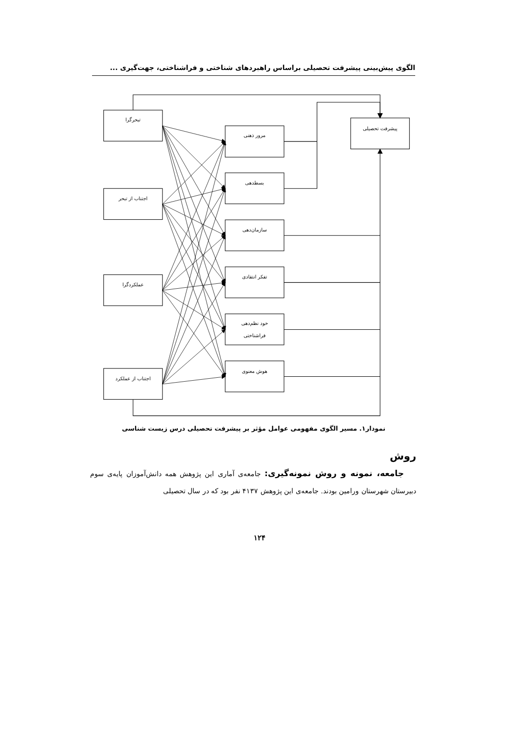الگوی پیش‌بینی پیشرفت تحصیلی براساس راهبردهای شناختی و فراشناختی، جهت‌گیری ...
تبحرگرا
اجتناب از تبحر
عملکردگرا
اجتناب از عملکرد
مرور ذهنی
بسطدهی
سازمان‌دهی
تفکر انتقادی
خود نظم‌دهی
فراشناختی
هوش معنوی
پیشرفت تحصیلی
نمودار۱. مسیر الگوی مفهومی عوامل مؤثر بر پیشرفت تحصیلی درس زیست شناسی
روش
جامعه، نمونه و روش نمونه‌گیری: جامعه‌ی آماری این پژوهش همه دانش‌آموزان پایه‌ی سوم دبیرستان شهرستان ورامین بودند. جامعه‌ی این پژوهش ۴۱۳۷ نفر بود که در سال تحصیلی
۱۲۴